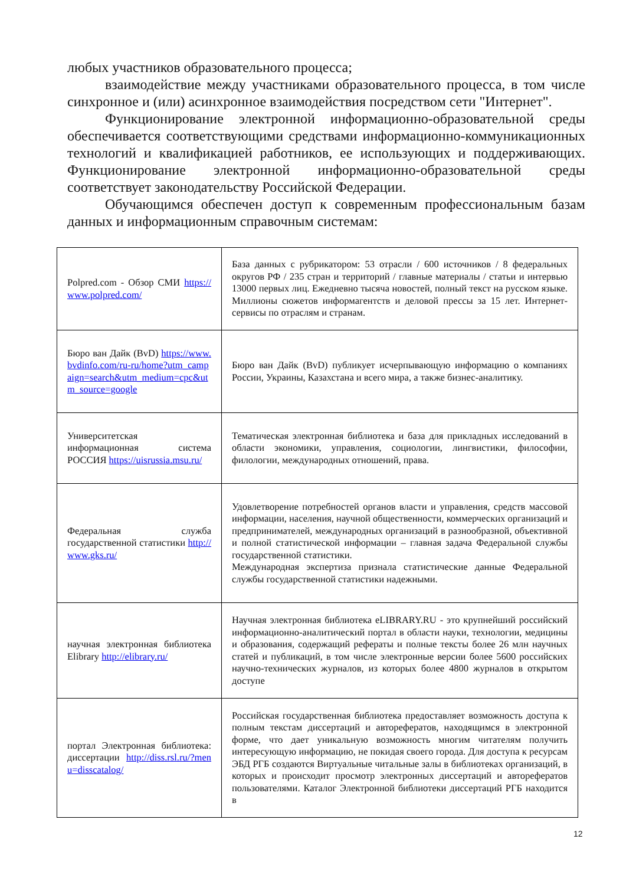любых участников образовательного процесса;
взаимодействие между участниками образовательного процесса, в том числе синхронное и (или) асинхронное взаимодействия посредством сети "Интернет".
Функционирование электронной информационно-образовательной среды обеспечивается соответствующими средствами информационно-коммуникационных технологий и квалификацией работников, ее использующих и поддерживающих. Функционирование электронной информационно-образовательной среды соответствует законодательству Российской Федерации.
Обучающимся обеспечен доступ к современным профессиональным базам данных и информационным справочным системам:
| Polpred.com - Обзор СМИ https://www.polpred.com/ | База данных с рубрикатором: 53 отрасли / 600 источников / 8 федеральных округов РФ / 235 стран и территорий / главные материалы / статьи и интервью 13000 первых лиц. Ежедневно тысяча новостей, полный текст на русском языке. Миллионы сюжетов информагентств и деловой прессы за 15 лет. Интернет-сервисы по отраслям и странам. |
| Бюро ван Дайк (BvD) https://www.bvdinfo.com/ru-ru/home?utm_campaign=search&utm_medium=cpc&utm_source=google | Бюро ван Дайк (BvD) публикует исчерпывающую информацию о компаниях России, Украины, Казахстана и всего мира, а также бизнес-аналитику. |
| Университетская информационная система РОССИЯ https://uisrussia.msu.ru/ | Тематическая электронная библиотека и база для прикладных исследований в области экономики, управления, социологии, лингвистики, философии, филологии, международных отношений, права. |
| Федеральная служба государственной статистики http://www.gks.ru/ | Удовлетворение потребностей органов власти и управления, средств массовой информации, населения, научной общественности, коммерческих организаций и предпринимателей, международных организаций в разнообразной, объективной и полной статистической информации – главная задача Федеральной службы государственной статистики. Международная экспертиза признала статистические данные Федеральной службы государственной статистики надежными. |
| научная электронная библиотека Elibrary http://elibrary.ru/ | Научная электронная библиотека eLIBRARY.RU - это крупнейший российский информационно-аналитический портал в области науки, технологии, медицины и образования, содержащий рефераты и полные тексты более 26 млн научных статей и публикаций, в том числе электронные версии более 5600 российских научно-технических журналов, из которых более 4800 журналов в открытом доступе |
| портал Электронная библиотека: диссертации http://diss.rsl.ru/?menu=disscatalog/ | Российская государственная библиотека предоставляет возможность доступа к полным текстам диссертаций и авторефератов, находящимся в электронной форме, что дает уникальную возможность многим читателям получить интересующую информацию, не покидая своего города. Для доступа к ресурсам ЭБД РГБ создаются Виртуальные читальные залы в библиотеках организаций, в которых и происходит просмотр электронных диссертаций и авторефератов пользователями. Каталог Электронной библиотеки диссертаций РГБ находится в |
12